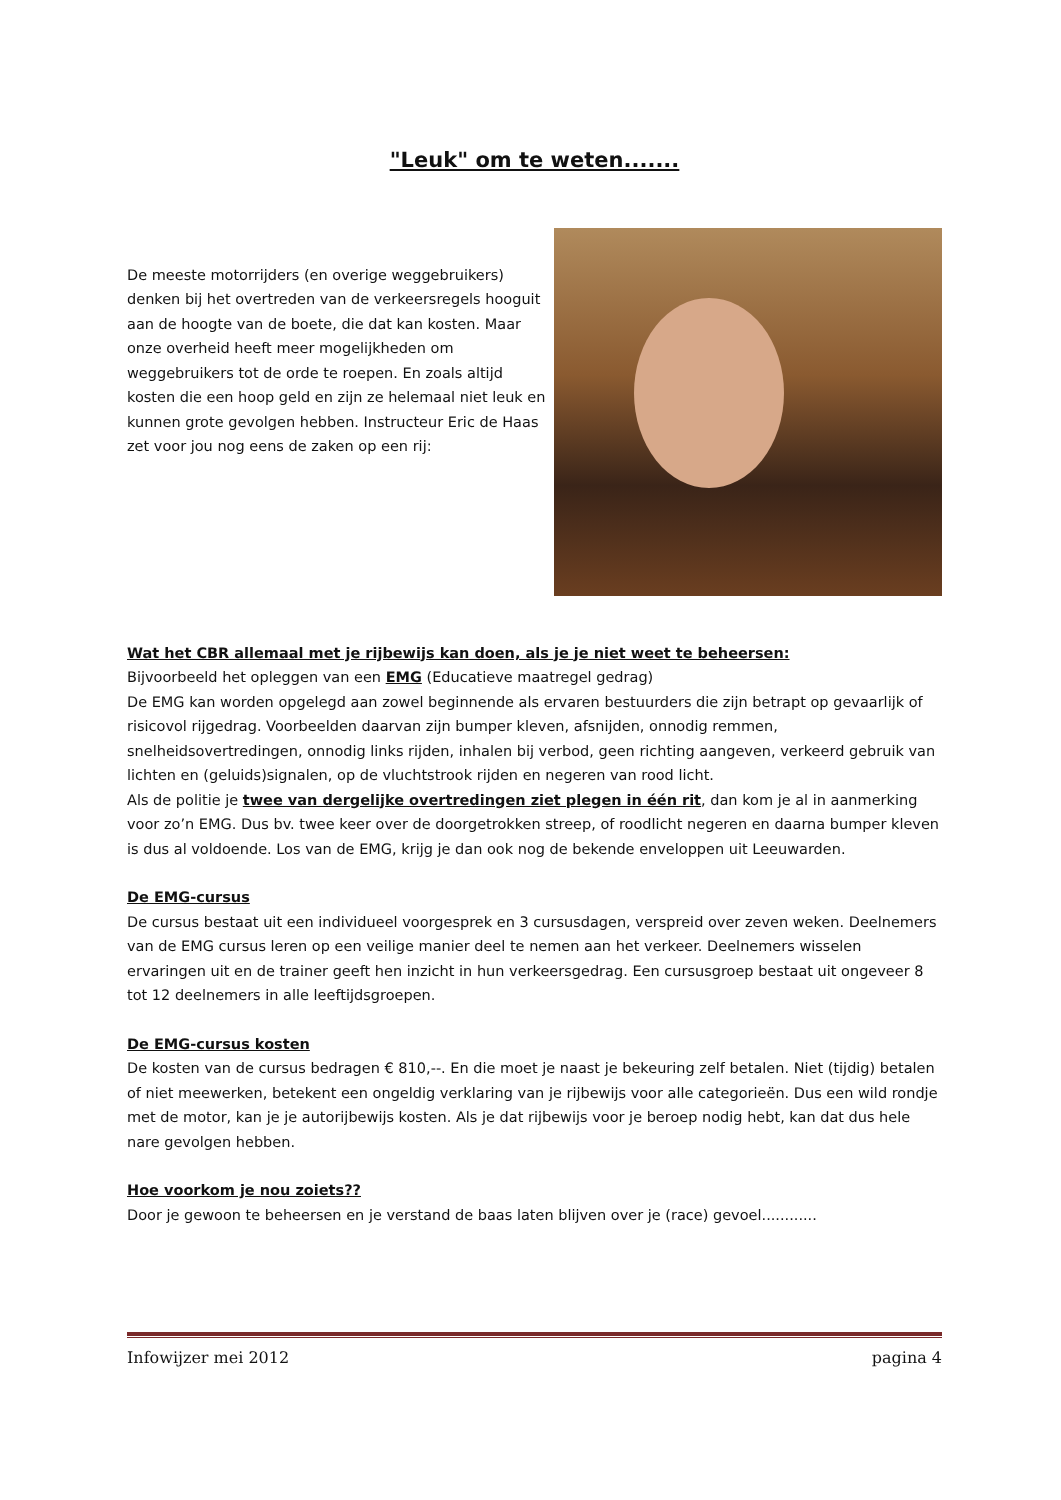"Leuk" om te weten.......
De meeste motorrijders (en overige weggebruikers) denken bij het overtreden van de verkeersregels hooguit aan de hoogte van de boete, die dat kan kosten. Maar onze overheid heeft meer mogelijkheden om weggebruikers tot de orde te roepen. En zoals altijd kosten die een hoop geld en zijn ze helemaal niet leuk en kunnen grote gevolgen hebben. Instructeur Eric de Haas zet voor jou nog eens de zaken op een rij:
Wat het CBR allemaal met je rijbewijs kan doen, als je je niet weet te beheersen:
Bijvoorbeeld het opleggen van een EMG (Educatieve maatregel gedrag)
De EMG kan worden opgelegd aan zowel beginnende als ervaren bestuurders die zijn betrapt op gevaarlijk of risicovol rijgedrag. Voorbeelden daarvan zijn bumper kleven, afsnijden, onnodig remmen, snelheidsovertredingen, onnodig links rijden, inhalen bij verbod, geen richting aangeven, verkeerd gebruik van lichten en (geluids)signalen, op de vluchtstrook rijden en negeren van rood licht.
Als de politie je twee van dergelijke overtredingen ziet plegen in één rit, dan kom je al in aanmerking voor zo’n EMG. Dus bv. twee keer over de doorgetrokken streep, of roodlicht negeren en daarna bumper kleven is dus al voldoende. Los van de EMG, krijg je dan ook nog de bekende enveloppen uit Leeuwarden.
De EMG-cursus
De cursus bestaat uit een individueel voorgesprek en 3 cursusdagen, verspreid over zeven weken. Deelnemers van de EMG cursus leren op een veilige manier deel te nemen aan het verkeer. Deelnemers wisselen ervaringen uit en de trainer geeft hen inzicht in hun verkeersgedrag. Een cursusgroep bestaat uit ongeveer 8 tot 12 deelnemers in alle leeftijdsgroepen.
De EMG-cursus kosten
De kosten van de cursus bedragen € 810,--. En die moet je naast je bekeuring zelf betalen. Niet (tijdig) betalen of niet meewerken, betekent een ongeldig verklaring van je rijbewijs voor alle categorieën. Dus een wild rondje met de motor, kan je je autorijbewijs kosten. Als je dat rijbewijs voor je beroep nodig hebt, kan dat dus hele nare gevolgen hebben.
Hoe voorkom je nou zoiets??
Door je gewoon te beheersen en je verstand de baas laten blijven over je (race) gevoel............
Infowijzer mei 2012 pagina 4